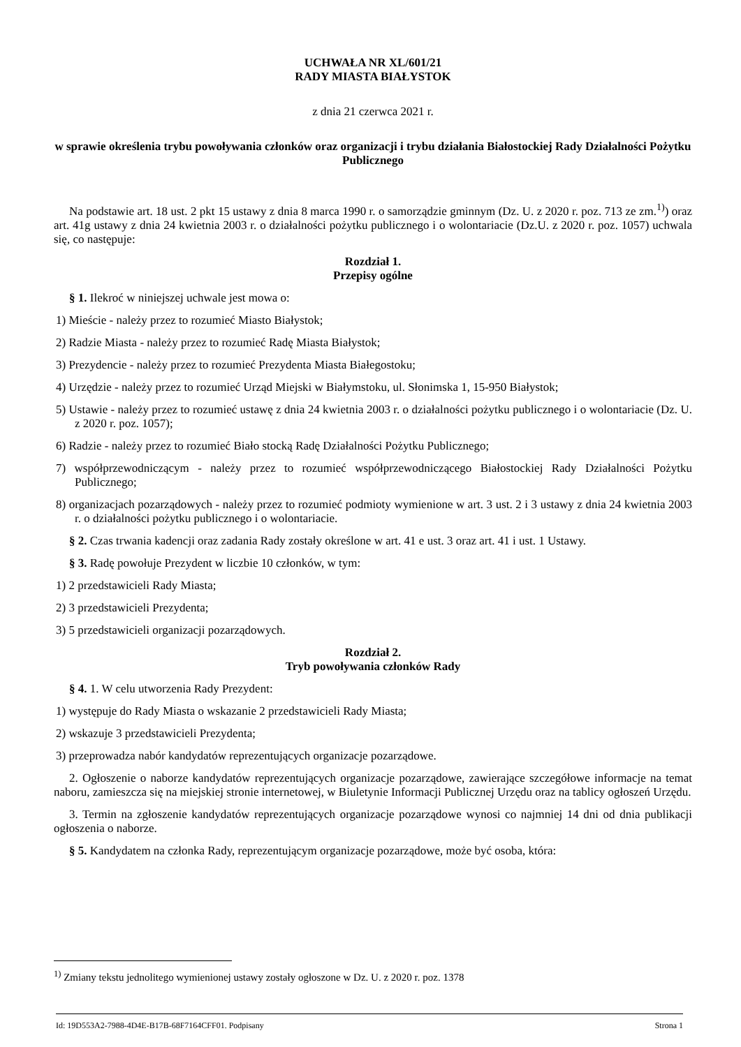UCHWAŁA NR XL/601/21
RADY MIASTA BIAŁYSTOK
z dnia 21 czerwca 2021 r.
w sprawie określenia trybu powoływania członków oraz organizacji i trybu działania Białostockiej Rady Działalności Pożytku Publicznego
Na podstawie art. 18 ust. 2 pkt 15 ustawy z dnia 8 marca 1990 r. o samorządzie gminnym (Dz. U. z 2020 r. poz. 713 ze zm.<sup>1)</sup>) oraz art. 41g ustawy z dnia 24 kwietnia 2003 r. o działalności pożytku publicznego i o wolontariacie (Dz.U. z 2020 r. poz. 1057) uchwala się, co następuje:
Rozdział 1.
Przepisy ogólne
§ 1. Ilekroć w niniejszej uchwale jest mowa o:
1) Mieście - należy przez to rozumieć Miasto Białystok;
2) Radzie Miasta - należy przez to rozumieć Radę Miasta Białystok;
3) Prezydencie - należy przez to rozumieć Prezydenta Miasta Białegostoku;
4) Urzędzie - należy przez to rozumieć Urząd Miejski w Białymstoku, ul. Słonimska 1, 15-950 Białystok;
5) Ustawie - należy przez to rozumieć ustawę z dnia 24 kwietnia 2003 r. o działalności pożytku publicznego i o wolontariacie (Dz. U. z 2020 r. poz. 1057);
6) Radzie - należy przez to rozumieć Biało stocką Radę Działalności Pożytku Publicznego;
7) współprzewodniczącym - należy przez to rozumieć współprzewodniczącego Białostockiej Rady Działalności Pożytku Publicznego;
8) organizacjach pozarządowych - należy przez to rozumieć podmioty wymienione w art. 3 ust. 2 i 3 ustawy z dnia 24 kwietnia 2003 r. o działalności pożytku publicznego i o wolontariacie.
§ 2. Czas trwania kadencji oraz zadania Rady zostały określone w art. 41 e ust. 3 oraz art. 41 i ust. 1 Ustawy.
§ 3. Radę powołuje Prezydent w liczbie 10 członków, w tym:
1) 2 przedstawicieli Rady Miasta;
2) 3 przedstawicieli Prezydenta;
3) 5 przedstawicieli organizacji pozarządowych.
Rozdział 2.
Tryb powoływania członków Rady
§ 4. 1. W celu utworzenia Rady Prezydent:
1) występuje do Rady Miasta o wskazanie 2 przedstawicieli Rady Miasta;
2) wskazuje 3 przedstawicieli Prezydenta;
3) przeprowadza nabór kandydatów reprezentujących organizacje pozarządowe.
2. Ogłoszenie o naborze kandydatów reprezentujących organizacje pozarządowe, zawierające szczegółowe informacje na temat naboru, zamieszcza się na miejskiej stronie internetowej, w Biuletynie Informacji Publicznej Urzędu oraz na tablicy ogłoszeń Urzędu.
3. Termin na zgłoszenie kandydatów reprezentujących organizacje pozarządowe wynosi co najmniej 14 dni od dnia publikacji ogłoszenia o naborze.
§ 5. Kandydatem na członka Rady, reprezentującym organizacje pozarządowe, może być osoba, która:
<sup>1)</sup> Zmiany tekstu jednolitego wymienionej ustawy zostały ogłoszone w Dz. U. z 2020 r. poz. 1378
Id: 19D553A2-7988-4D4E-B17B-68F7164CFF01. Podpisany Strona 1